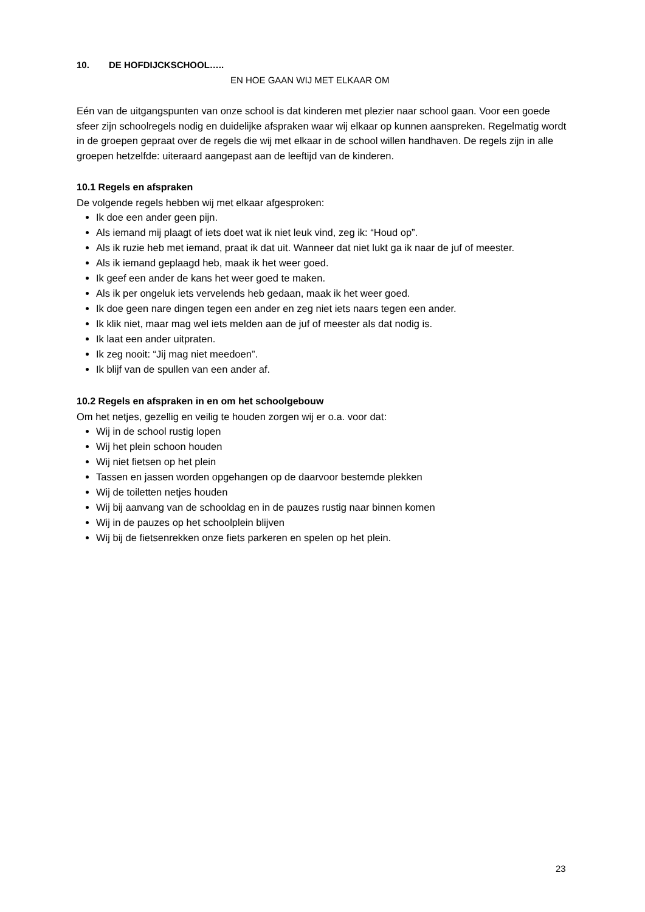10. DE HOFDIJCKSCHOOL…..
EN HOE GAAN WIJ MET ELKAAR OM
Eén van de uitgangspunten van onze school is dat kinderen met plezier naar school gaan. Voor een goede sfeer zijn schoolregels nodig en duidelijke afspraken waar wij elkaar op kunnen aanspreken. Regelmatig wordt in de groepen gepraat over de regels die wij met elkaar in de school willen handhaven. De regels zijn in alle groepen hetzelfde: uiteraard aangepast aan de leeftijd van de kinderen.
10.1 Regels en afspraken
De volgende regels hebben wij met elkaar afgesproken:
Ik doe een ander geen pijn.
Als iemand mij plaagt of iets doet wat ik niet leuk vind, zeg ik: “Houd op”.
Als ik ruzie heb met iemand, praat ik dat uit. Wanneer dat niet lukt ga ik naar de juf of meester.
Als ik iemand geplaagd heb, maak ik het weer goed.
Ik geef een ander de kans het weer goed te maken.
Als ik per ongeluk iets vervelends heb gedaan, maak ik het weer goed.
Ik doe geen nare dingen tegen een ander en zeg niet iets naars tegen een ander.
Ik klik niet, maar mag wel iets melden aan de juf of meester als dat nodig is.
Ik laat een ander uitpraten.
Ik zeg nooit: “Jij mag niet meedoen”.
Ik blijf van de spullen van een ander af.
10.2 Regels en afspraken in en om het schoolgebouw
Om het netjes, gezellig en veilig te houden zorgen wij er o.a. voor dat:
Wij in de school rustig lopen
Wij het plein schoon houden
Wij niet fietsen op het plein
Tassen en jassen worden opgehangen op de daarvoor bestemde plekken
Wij de toiletten netjes houden
Wij bij aanvang van de schooldag en in de pauzes rustig naar binnen komen
Wij in de pauzes op het schoolplein blijven
Wij bij de fietsenrekken onze fiets parkeren en spelen op het plein.
23